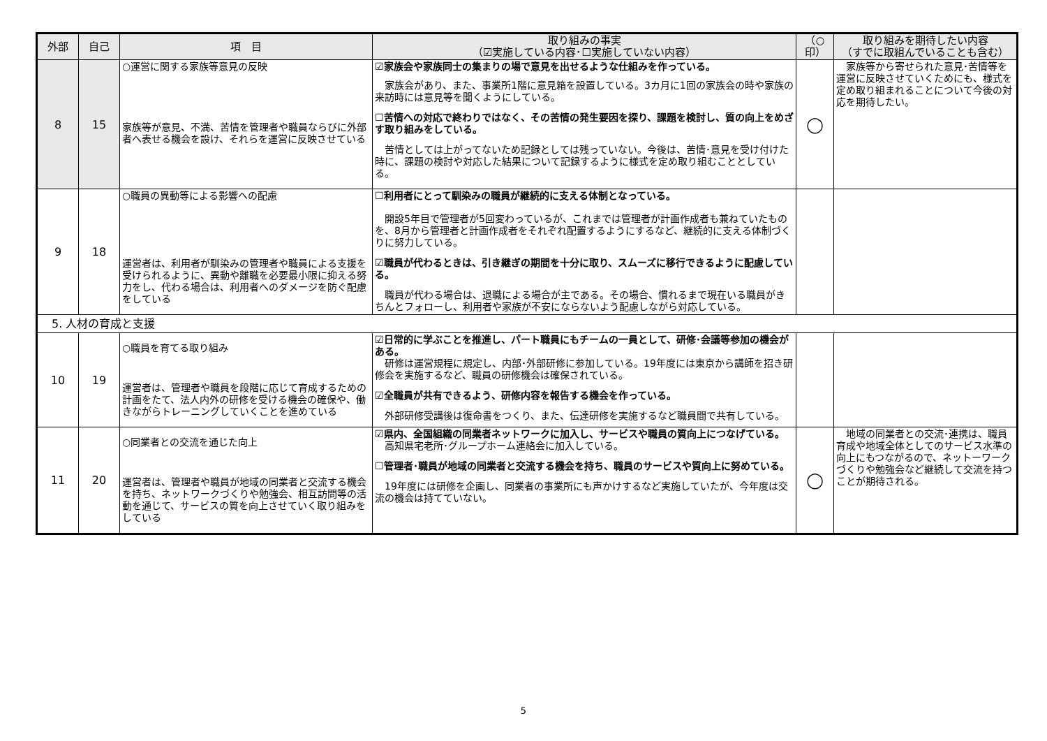| 外部 | 自己 | 項 目 | 取り組みの事実 （☑実施している内容･☐実施していない内容） | （○ 印） | 取り組みを期待したい内容 （すでに取組んでいることも含む） |
| --- | --- | --- | --- | --- | --- |
| 8 | 15 | ○運営に関する家族等意見の反映 家族等が意見、不満、苦情を管理者や職員ならびに外部者へ表せる機会を設け、それらを運営に反映させている | ☑家族会や家族同士の集まりの場で意見を出せるような仕組みを作っている。 家族会があり、また、事業所1階に意見箱を設置している。3カ月に1回の家族会の時や家族の来訪時には意見等を聞くようにしている。 ☐苦情への対応で終わりではなく、その苦情の発生要因を探り、課題を検討し、質の向上をめざす取り組みをしている。 苦情としては上がってないため記録としては残っていない。今後は、苦情･意見を受け付けた時に、課題の検討や対応した結果について記録するように様式を定め取り組むこととしている。 | ◯ | 家族等から寄せられた意見･苦情等を運営に反映させていくためにも、様式を定め取り組まれることについて今後の対応を期待したい。 |
| 9 | 18 | ○職員の異動等による影響への配慮 運営者は、利用者が馴染みの管理者や職員による支援を受けられるように、異動や離職を必要最小限に抑える努力をし、代わる場合は、利用者へのダメージを防ぐ配慮をしている | ☐利用者にとって馴染みの職員が継続的に支える体制となっている。 開設5年目で管理者が5回変わっているが、これまでは管理者が計画作成者も兼ねていたものを、8月から管理者と計画作成者をそれぞれ配置するようにするなど、継続的に支える体制づくりに努力している。 ☑職員が代わるときは、引き継ぎの期間を十分に取り、スムーズに移行できるように配慮している。 職員が代わる場合は、退職による場合が主である。その場合、慣れるまで現在いる職員がきちんとフォローし、利用者や家族が不安にならないよう配慮しながら対応している。 | | |
| 5. 人材の育成と支援 | | | | | |
| 10 | 19 | ○職員を育てる取り組み 運営者は、管理者や職員を段階に応じて育成するための計画をたて、法人内外の研修を受ける機会の確保や、働きながらトレーニングしていくことを進めている | ☑日常的に学ぶことを推進し、パート職員にもチームの一員として、研修･会議等参加の機会がある。 研修は運営規程に規定し、内部･外部研修に参加している。19年度には東京から講師を招き研修会を実施するなど、職員の研修機会は確保されている。 ☑全職員が共有できるよう、研修内容を報告する機会を作っている。 外部研修受講後は復命書をつくり、また、伝達研修を実施するなど職員間で共有している。 | | |
| 11 | 20 | ○同業者との交流を通じた向上 運営者は、管理者や職員が地域の同業者と交流する機会を持ち、ネットワークづくりや勉強会、相互訪問等の活動を通じて、サービスの質を向上させていく取り組みをしている | ☑県内、全国組織の同業者ネットワークに加入し、サービスや職員の質向上につなげている。 高知県宅老所･グループホーム連絡会に加入している。 ☐管理者･職員が地域の同業者と交流する機会を持ち、職員のサービスや質向上に努めている。 19年度には研修を企画し、同業者の事業所にも声かけするなど実施していたが、今年度は交流の機会は持てていない。 | ◯ | 地域の同業者との交流･連携は、職員育成や地域全体としてのサービス水準の向上にもつながるので、ネットーワークづくりや勉強会など継続して交流を持つことが期待される。 |
5